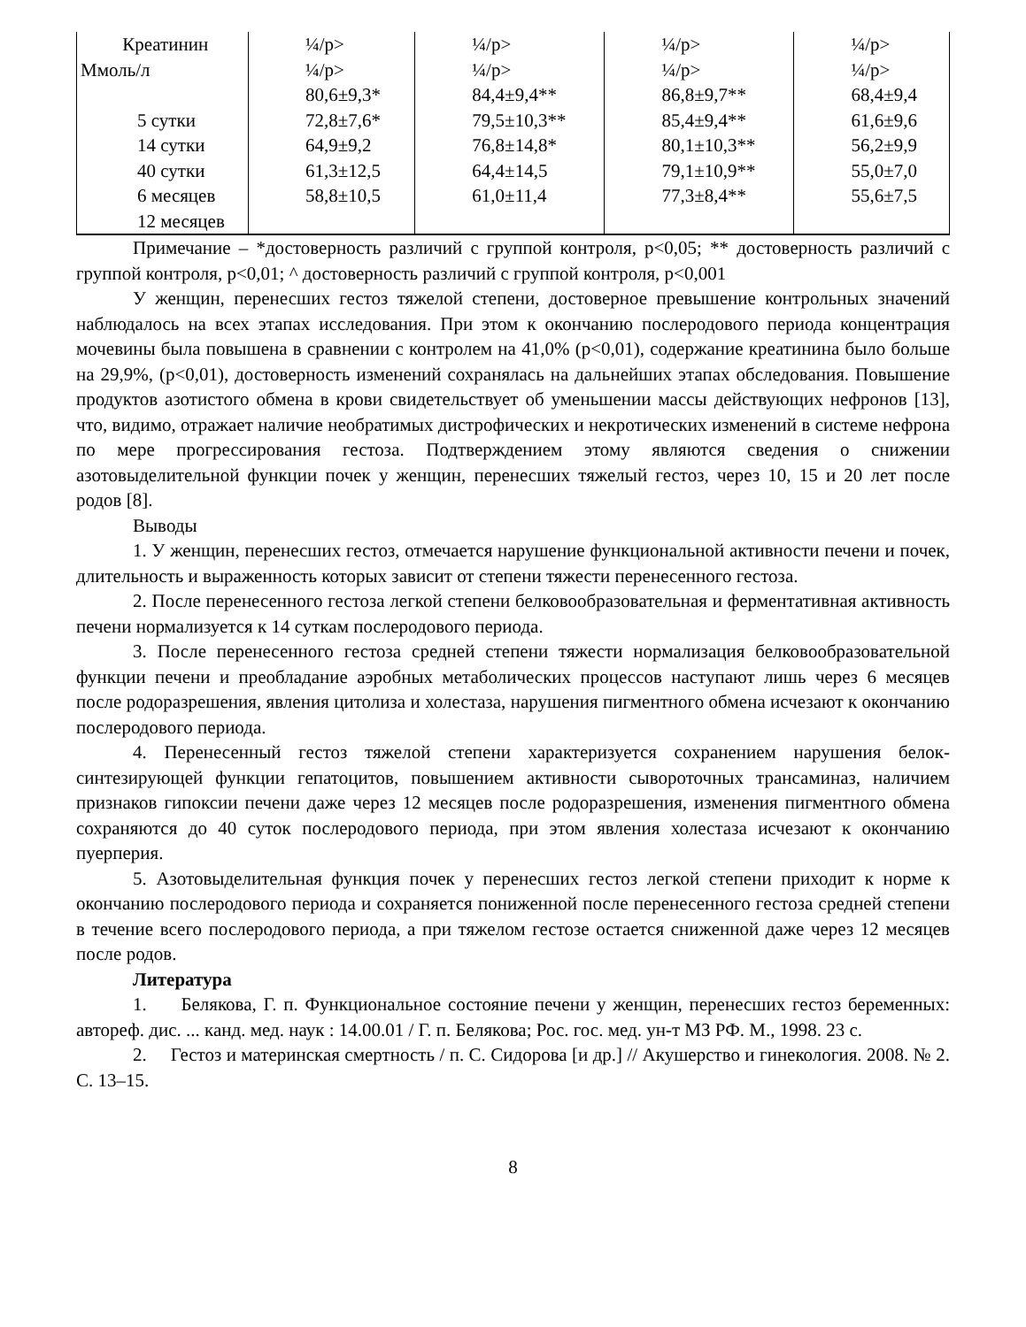| Креатинин Ммоль/л 5 сутки 14 сутки 40 сутки 6 месяцев 12 месяцев | ¼/р> ¼/р> 80,6±9,3* 72,8±7,6* 64,9±9,2 61,3±12,5 58,8±10,5 | ¼/р> ¼/р> 84,4±9,4** 79,5±10,3** 76,8±14,8* 64,4±14,5 61,0±11,4 | ¼/р> ¼/р> 86,8±9,7** 85,4±9,4** 80,1±10,3** 79,1±10,9** 77,3±8,4** | ¼/р> ¼/р> 68,4±9,4 61,6±9,6 56,2±9,9 55,0±7,0 55,6±7,5 |
Примечание – *достоверность различий с группой контроля, р<0,05; ** достоверность различий с группой контроля, р<0,01; ^ достоверность различий с группой контроля, р<0,001
У женщин, перенесших гестоз тяжелой степени, достоверное превышение контрольных значений наблюдалось на всех этапах исследования. При этом к окончанию послеродового периода концентрация мочевины была повышена в сравнении с контролем на 41,0% (р<0,01), содержание креатинина было больше на 29,9%, (р<0,01), достоверность изменений сохранялась на дальнейших этапах обследования. Повышение продуктов азотистого обмена в крови свидетельствует об уменьшении массы действующих нефронов [13], что, видимо, отражает наличие необратимых дистрофических и некротических изменений в системе нефрона по мере прогрессирования гестоза. Подтверждением этому являются сведения о снижении азотовыделительной функции почек у женщин, перенесших тяжелый гестоз, через 10, 15 и 20 лет после родов [8].
Выводы
1. У женщин, перенесших гестоз, отмечается нарушение функциональной активности печени и почек, длительность и выраженность которых зависит от степени тяжести перенесенного гестоза.
2. После перенесенного гестоза легкой степени белковообразовательная и ферментативная активность печени нормализуется к 14 суткам послеродового периода.
3. После перенесенного гестоза средней степени тяжести нормализация белковообразовательной функции печени и преобладание аэробных метаболических процессов наступают лишь через 6 месяцев после родоразрешения, явления цитолиза и холестаза, нарушения пигментного обмена исчезают к окончанию послеродового периода.
4. Перенесенный гестоз тяжелой степени характеризуется сохранением нарушения белок-синтезирующей функции гепатоцитов, повышением активности сывороточных трансаминаз, наличием признаков гипоксии печени даже через 12 месяцев после родоразрешения, изменения пигментного обмена сохраняются до 40 суток послеродового периода, при этом явления холестаза исчезают к окончанию пуерперия.
5. Азотовыделительная функция почек у перенесших гестоз легкой степени приходит к норме к окончанию послеродового периода и сохраняется пониженной после перенесенного гестоза средней степени в течение всего послеродового периода, а при тяжелом гестозе остается сниженной даже через 12 месяцев после родов.
Литература
1. Белякова, Г. п. Функциональное состояние печени у женщин, перенесших гестоз беременных: автореф. дис. ... канд. мед. наук : 14.00.01 / Г. п. Белякова; Рос. гос. мед. ун-т МЗ РФ. М., 1998. 23 с.
2. Гестоз и материнская смертность / п. С. Сидорова [и др.] // Акушерство и гинекология. 2008. № 2. С. 13–15.
8